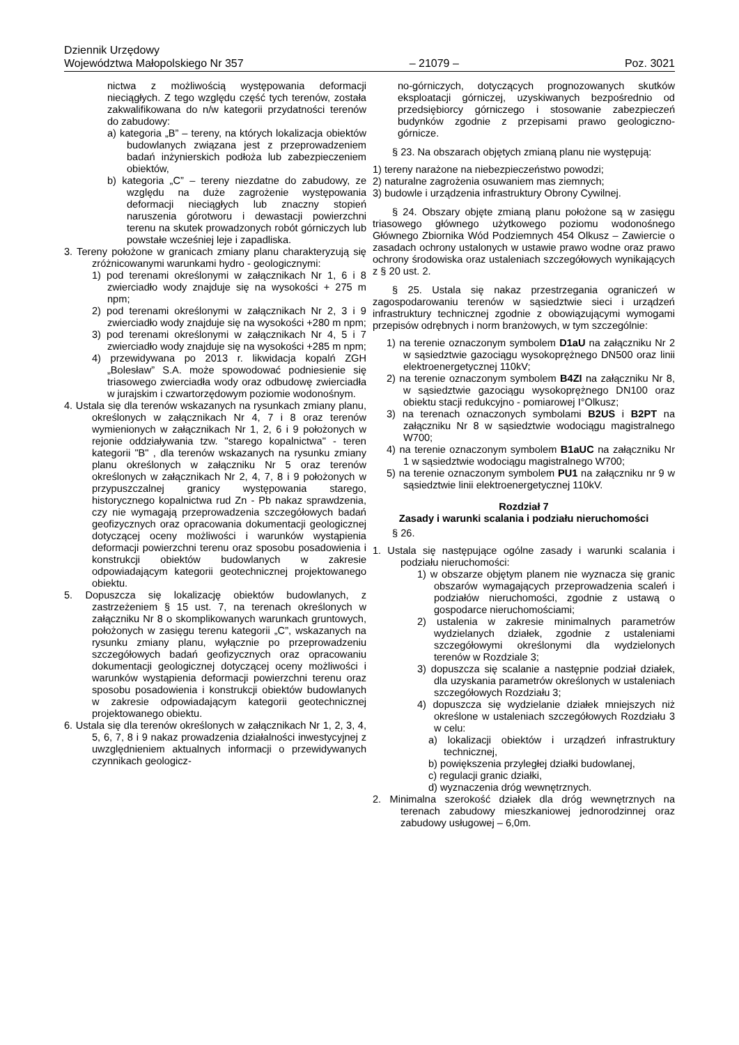Dziennik Urzędowy
Województwa Małopolskiego Nr 357
– 21079 –
Poz. 3021
nictwa z możliwością występowania deformacji nieciągłych. Z tego względu część tych terenów, została zakwalifikowana do n/w kategorii przydatności terenów do zabudowy:
a) kategoria „B” – tereny, na których lokalizacja obiektów budowlanych związana jest z przeprowadzeniem badań inżynierskich podłoża lub zabezpieczeniem obiektów,
b) kategoria „C” – tereny niezdatne do zabudowy, ze względu na duże zagrożenie występowania deformacji nieciągłych lub znaczny stopień naruszenia górotworu i dewastacji powierzchni terenu na skutek prowadzonych robót górniczych lub powstałe wcześniej leje i zapadliska.
3. Tereny położone w granicach zmiany planu charakteryzują się zróżnicowanymi warunkami hydro - geologicznymi:
1) pod terenami określonymi w załącznikach Nr 1, 6 i 8 zwierciadło wody znajduje się na wysokości + 275 m npm;
2) pod terenami określonymi w załącznikach Nr 2, 3 i 9 zwierciadło wody znajduje się na wysokości +280 m npm;
3) pod terenami określonymi w załącznikach Nr 4, 5 i 7 zwierciadło wody znajduje się na wysokości +285 m npm;
4) przewidywana po 2013 r. likwidacja kopalń ZGH „Bolesław” S.A. może spowodować podniesienie się triasowego zwierciadła wody oraz odbudowę zwierciadła w jurajskim i czwartorzędowym poziomie wodonośnym.
4. Ustala się dla terenów wskazanych na rysunkach zmiany planu, określonych w załącznikach Nr 4, 7 i 8 oraz terenów wymienionych w załącznikach Nr 1, 2, 6 i 9 położonych w rejonie oddziaływania tzw. "starego kopalnictwa" - teren kategorii "B" , dla terenów wskazanych na rysunku zmiany planu określonych w załączniku Nr 5 oraz terenów określonych w załącznikach Nr 2, 4, 7, 8 i 9 położonych w przypuszczalnej granicy występowania starego, historycznego kopalnictwa rud Zn - Pb nakaz sprawdzenia, czy nie wymagają przeprowadzenia szczegółowych badań geofizycznych oraz opracowania dokumentacji geologicznej dotyczącej oceny możliwości i warunków wystąpienia deformacji powierzchni terenu oraz sposobu posadowienia i konstrukcji obiektów budowlanych w zakresie odpowiadającym kategorii geotechnicznej projektowanego obiektu.
5. Dopuszcza się lokalizację obiektów budowlanych, z zastrzeżeniem § 15 ust. 7, na terenach określonych w załączniku Nr 8 o skomplikowanych warunkach gruntowych, położonych w zasięgu terenu kategorii „C”, wskazanych na rysunku zmiany planu, wyłącznie po przeprowadzeniu szczegółowych badań geofizycznych oraz opracowaniu dokumentacji geologicznej dotyczącej oceny możliwości i warunków wystąpienia deformacji powierzchni terenu oraz sposobu posadowienia i konstrukcji obiektów budowlanych w zakresie odpowiadającym kategorii geotechnicznej projektowanego obiektu.
6. Ustala się dla terenów określonych w załącznikach Nr 1, 2, 3, 4, 5, 6, 7, 8 i 9 nakaz prowadzenia działalności inwestycyjnej z uwzględnieniem aktualnych informacji o przewidywanych czynnikach geologicz-
no-górniczych, dotyczących prognozowanych skutków eksploatacji górniczej, uzyskiwanych bezpośrednio od przedsiębiorcy górniczego i stosowanie zabezpieczeń budynków zgodnie z przepisami prawo geologiczno- górnicze.
§ 23. Na obszarach objętych zmianą planu nie występują:
1) tereny narażone na niebezpieczeństwo powodzi;
2) naturalne zagrożenia osuwaniem mas ziemnych;
3) budowle i urządzenia infrastruktury Obrony Cywilnej.
§ 24. Obszary objęte zmianą planu położone są w zasięgu triasowego głównego użytkowego poziomu wodonośnego Głównego Zbiornika Wód Podziemnych 454 Olkusz – Zawiercie o zasadach ochrony ustalonych w ustawie prawo wodne oraz prawo ochrony środowiska oraz ustaleniach szczegółowych wynikających z § 20 ust. 2.
§ 25. Ustala się nakaz przestrzegania ograniczeń w zagospodarowaniu terenów w sąsiedztwie sieci i urządzeń infrastruktury technicznej zgodnie z obowiązującymi wymogami przepisów odrębnych i norm branżowych, w tym szczególnie:
1) na terenie oznaczonym symbolem D1aU na załączniku Nr 2 w sąsiedztwie gazociągu wysokoprężnego DN500 oraz linii elektroenergetycznej 110kV;
2) na terenie oznaczonym symbolem B4ZI na załączniku Nr 8, w sąsiedztwie gazociągu wysokoprężnego DN100 oraz obiektu stacji redukcyjno - pomiarowej I°Olkusz;
3) na terenach oznaczonych symbolami B2US i B2PT na załączniku Nr 8 w sąsiedztwie wodociągu magistralnego W700;
4) na terenie oznaczonym symbolem B1aUC na załączniku Nr 1 w sąsiedztwie wodociągu magistralnego W700;
5) na terenie oznaczonym symbolem PU1 na załączniku nr 9 w sąsiedztwie linii elektroenergetycznej 110kV.
Rozdział 7
Zasady i warunki scalania i podziału nieruchomości
§ 26.
1. Ustala się następujące ogólne zasady i warunki scalania i podziału nieruchomości:
1) w obszarze objętym planem nie wyznacza się granic obszarów wymagających przeprowadzenia scaleń i podziałów nieruchomości, zgodnie z ustawą o gospodarce nieruchomościami;
2) ustalenia w zakresie minimalnych parametrów wydzielanych działek, zgodnie z ustaleniami szczegółowymi określonymi dla wydzielonych terenów w Rozdziale 3;
3) dopuszcza się scalanie a następnie podział działek, dla uzyskania parametrów określonych w ustaleniach szczegółowych Rozdziału 3;
4) dopuszcza się wydzielanie działek mniejszych niż określone w ustaleniach szczegółowych Rozdziału 3 w celu:
a) lokalizacji obiektów i urządzeń infrastruktury technicznej,
b) powiększenia przyległej działki budowlanej,
c) regulacji granic działki,
d) wyznaczenia dróg wewnętrznych.
2. Minimalna szerokość działek dla dróg wewnętrznych na terenach zabudowy mieszkaniowej jednorodzinnej oraz zabudowy usługowej – 6,0m.